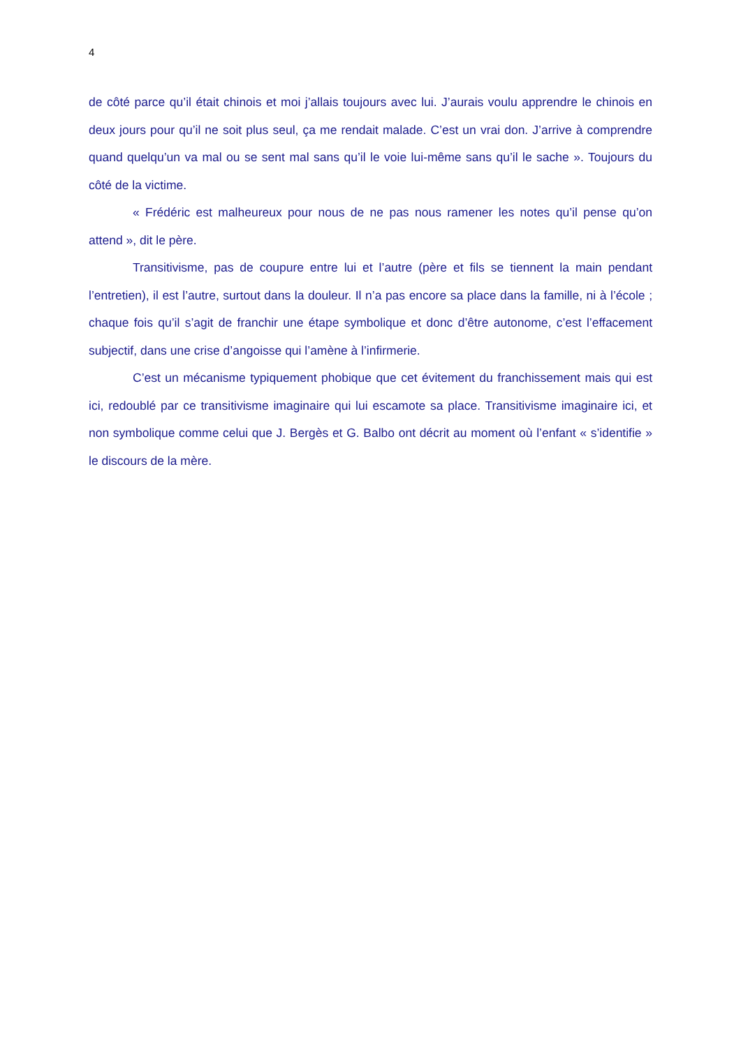4
de côté parce qu’il était chinois et moi j’allais toujours avec lui. J’aurais voulu apprendre le chinois en deux jours pour qu’il ne soit plus seul, ça me rendait malade. C’est un vrai don. J’arrive à comprendre quand quelqu’un va mal ou se sent mal sans qu’il le voie lui-même sans qu’il le sache ». Toujours du côté de la victime.
« Frédéric est malheureux pour nous de ne pas nous ramener les notes qu’il pense qu’on attend », dit le père.
Transitivisme, pas de coupure entre lui et l’autre (père et fils se tiennent la main pendant l’entretien), il est l’autre, surtout dans la douleur. Il n’a pas encore sa place dans la famille, ni à l’école ; chaque fois qu’il s’agit de franchir une étape symbolique et donc d’être autonome, c’est l’effacement subjectif, dans une crise d’angoisse qui l’amène à l’infirmerie.
C’est un mécanisme typiquement phobique que cet évitement du franchissement mais qui est ici, redoublé par ce transitivisme imaginaire qui lui escamote sa place. Transitivisme imaginaire ici, et non symbolique comme celui que J. Bergès et G. Balbo ont décrit au moment où l’enfant « s’identifie » le discours de la mère.